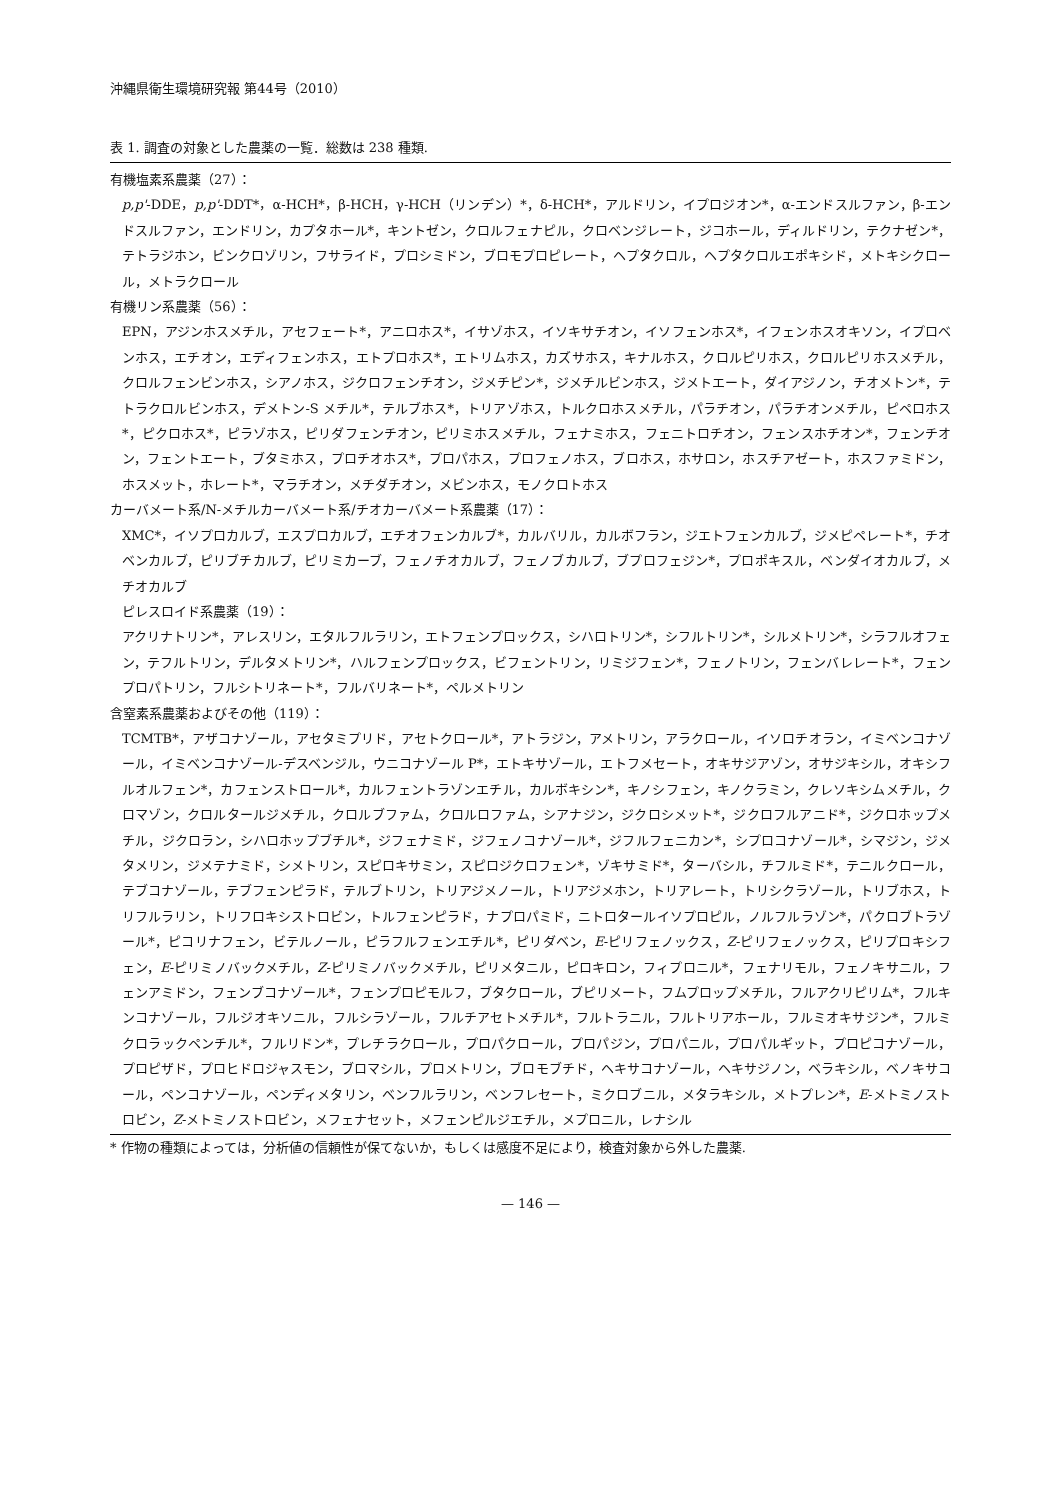沖縄県衛生環境研究報 第44号（2010）
表 1. 調査の対象とした農薬の一覧．総数は 238 種類.
有機塩素系農薬（27）：
p,p'-DDE，p,p'-DDT*，α-HCH*，β-HCH，γ-HCH（リンデン）*，δ-HCH*，アルドリン，イプロジオン*，α-エンドスルファン，β-エンドスルファン，エンドリン，カプタホール*，キントゼン，クロルフェナピル，クロベンジレート，ジコホール，ディルドリン，テクナゼン*，テトラジホン，ビンクロゾリン，フサライド，プロシミドン，ブロモプロピレート，ヘプタクロル，ヘプタクロルエポキシド，メトキシクロール，メトラクロール
有機リン系農薬（56）：
EPN，アジンホスメチル，アセフェート*，アニロホス*，イサゾホス，イソキサチオン，イソフェンホス*，イフェンホスオキソン，イプロベンホス，エチオン，エディフェンホス，エトプロホス*，エトリムホス，カズサホス，キナルホス，クロルピリホス，クロルピリホスメチル，クロルフェンビンホス，シアノホス，ジクロフェンチオン，ジメチピン*，ジメチルビンホス，ジメトエート，ダイアジノン，チオメトン*，テトラクロルビンホス，デメトン-S メチル*，テルブホス*，トリアゾホス，トルクロホスメチル，パラチオン，パラチオンメチル，ピペロホス*，ピクロホス*，ピラゾホス，ピリダフェンチオン，ピリミホスメチル，フェナミホス，フェニトロチオン，フェンスホチオン*，フェンチオン，フェントエート，ブタミホス，プロチオホス*，プロパホス，プロフェノホス，ブロホス，ホサロン，ホスチアゼート，ホスファミドン，ホスメット，ホレート*，マラチオン，メチダチオン，メビンホス，モノクロトホス
カーバメート系/N-メチルカーバメート系/チオカーバメート系農薬（17）：
XMC*，イソプロカルブ，エスプロカルブ，エチオフェンカルブ*，カルバリル，カルボフラン，ジエトフェンカルブ，ジメピペレート*，チオベンカルブ，ピリブチカルブ，ピリミカーブ，フェノチオカルブ，フェノブカルブ，ブプロフェジン*，プロポキスル，ベンダイオカルブ，メチオカルブ
ピレスロイド系農薬（19）：
アクリナトリン*，アレスリン，エタルフルラリン，エトフェンプロックス，シハロトリン*，シフルトリン*，シルメトリン*，シラフルオフェン，テフルトリン，デルタメトリン*，ハルフェンプロックス，ビフェントリン，リミジフェン*，フェノトリン，フェンバレレート*，フェンプロパトリン，フルシトリネート*，フルバリネート*，ペルメトリン
含窒素系農薬およびその他（119）：
TCMTB*，アザコナゾール，アセタミプリド，アセトクロール*，アトラジン，アメトリン，アラクロール，イソロチオラン，イミベンコナゾール，イミベンコナゾール-デスベンジル，ウニコナゾール P*，エトキサゾール，エトフメセート，オキサジアゾン，オサジキシル，オキシフルオルフェン*，カフェンストロール*，カルフェントラゾンエチル，カルボキシン*，キノシフェン，キノクラミン，クレソキシムメチル，クロマゾン，クロルタールジメチル，クロルブファム，クロルロファム，シアナジン，ジクロシメット*，ジクロフルアニド*，ジクロホップメチル，ジクロラン，シハロホップブチル*，ジフェナミド，ジフェノコナゾール*，ジフルフェニカン*，シプロコナゾール*，シマジン，ジメタメリン，ジメテナミド，シメトリン，スピロキサミン，スピロジクロフェン*，ゾキサミド*，ターバシル，チフルミド*，テニルクロール，テブコナゾール，テブフェンピラド，テルブトリン，トリアジメノール，トリアジメホン，トリアレート，トリシクラゾール，トリブホス，トリフルラリン，トリフロキシストロビン，トルフェンピラド，ナプロパミド，ニトロタールイソプロピル，ノルフルラゾン*，パクロブトラゾール*，ピコリナフェン，ビテルノール，ピラフルフェンエチル*，ピリダベン，E-ピリフェノックス，Z-ピリフェノックス，ピリプロキシフェン，E-ピリミノバックメチル，Z-ピリミノバックメチル，ピリメタニル，ピロキロン，フィプロニル*，フェナリモル，フェノキサニル，フェンアミドン，フェンブコナゾール*，フェンプロピモルフ，ブタクロール，ブピリメート，フムプロップメチル，フルアクリピリム*，フルキンコナゾール，フルジオキソニル，フルシラゾール，フルチアセトメチル*，フルトラニル，フルトリアホール，フルミオキサジン*，フルミクロラックペンチル*，フルリドン*，プレチラクロール，プロパクロール，プロパジン，プロパニル，プロパルギット，プロピコナゾール，プロピザド，プロヒドロジャスモン，ブロマシル，プロメトリン，ブロモブチド，ヘキサコナゾール，ヘキサジノン，ベラキシル，ベノキサコール，ペンコナゾール，ペンディメタリン，ベンフルラリン，ベンフレセート，ミクロブニル，メタラキシル，メトプレン*，E-メトミノストロビン，Z-メトミノストロビン，メフェナセット，メフェンピルジエチル，メプロニル，レナシル
* 作物の種類によっては，分析値の信頼性が保てないか，もしくは感度不足により，検査対象から外した農薬.
— 146 —